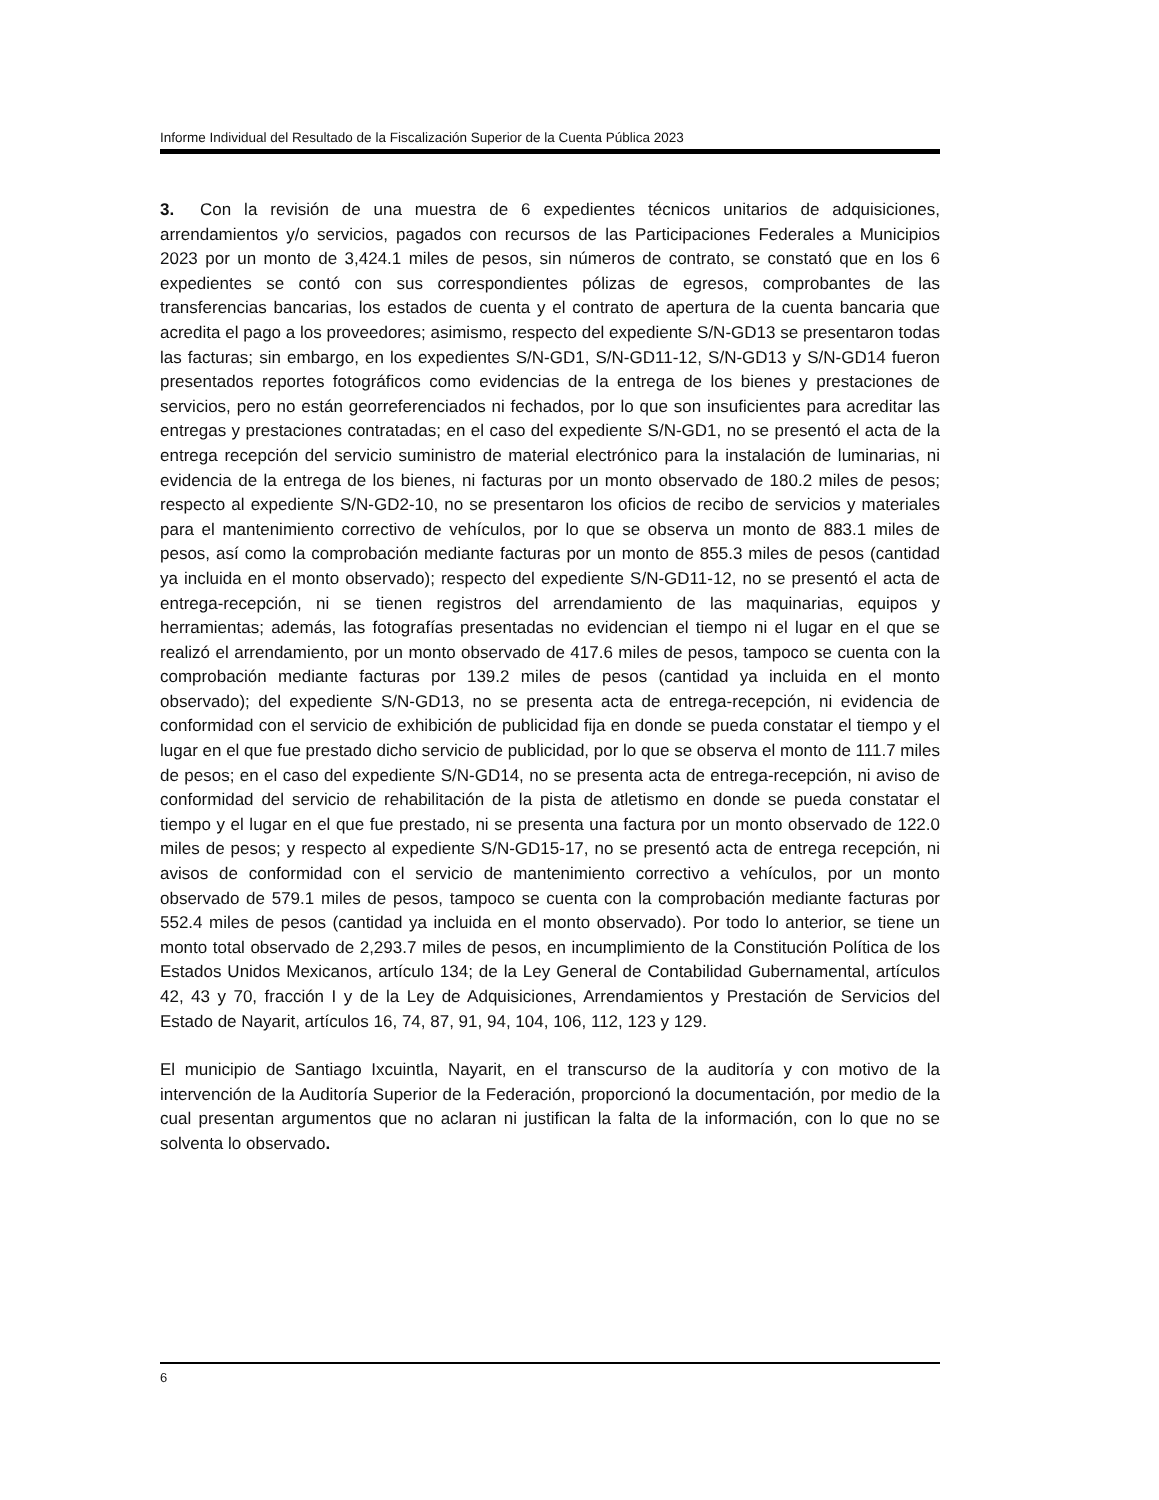Informe Individual del Resultado de la Fiscalización Superior de la Cuenta Pública 2023
3. Con la revisión de una muestra de 6 expedientes técnicos unitarios de adquisiciones, arrendamientos y/o servicios, pagados con recursos de las Participaciones Federales a Municipios 2023 por un monto de 3,424.1 miles de pesos, sin números de contrato, se constató que en los 6 expedientes se contó con sus correspondientes pólizas de egresos, comprobantes de las transferencias bancarias, los estados de cuenta y el contrato de apertura de la cuenta bancaria que acredita el pago a los proveedores; asimismo, respecto del expediente S/N-GD13 se presentaron todas las facturas; sin embargo, en los expedientes S/N-GD1, S/N-GD11-12, S/N-GD13 y S/N-GD14 fueron presentados reportes fotográficos como evidencias de la entrega de los bienes y prestaciones de servicios, pero no están georreferenciados ni fechados, por lo que son insuficientes para acreditar las entregas y prestaciones contratadas; en el caso del expediente S/N-GD1, no se presentó el acta de la entrega recepción del servicio suministro de material electrónico para la instalación de luminarias, ni evidencia de la entrega de los bienes, ni facturas por un monto observado de 180.2 miles de pesos; respecto al expediente S/N-GD2-10, no se presentaron los oficios de recibo de servicios y materiales para el mantenimiento correctivo de vehículos, por lo que se observa un monto de 883.1 miles de pesos, así como la comprobación mediante facturas por un monto de 855.3 miles de pesos (cantidad ya incluida en el monto observado); respecto del expediente S/N-GD11-12, no se presentó el acta de entrega-recepción, ni se tienen registros del arrendamiento de las maquinarias, equipos y herramientas; además, las fotografías presentadas no evidencian el tiempo ni el lugar en el que se realizó el arrendamiento, por un monto observado de 417.6 miles de pesos, tampoco se cuenta con la comprobación mediante facturas por 139.2 miles de pesos (cantidad ya incluida en el monto observado); del expediente S/N-GD13, no se presenta acta de entrega-recepción, ni evidencia de conformidad con el servicio de exhibición de publicidad fija en donde se pueda constatar el tiempo y el lugar en el que fue prestado dicho servicio de publicidad, por lo que se observa el monto de 111.7 miles de pesos; en el caso del expediente S/N-GD14, no se presenta acta de entrega-recepción, ni aviso de conformidad del servicio de rehabilitación de la pista de atletismo en donde se pueda constatar el tiempo y el lugar en el que fue prestado, ni se presenta una factura por un monto observado de 122.0 miles de pesos; y respecto al expediente S/N-GD15-17, no se presentó acta de entrega recepción, ni avisos de conformidad con el servicio de mantenimiento correctivo a vehículos, por un monto observado de 579.1 miles de pesos, tampoco se cuenta con la comprobación mediante facturas por 552.4 miles de pesos (cantidad ya incluida en el monto observado). Por todo lo anterior, se tiene un monto total observado de 2,293.7 miles de pesos, en incumplimiento de la Constitución Política de los Estados Unidos Mexicanos, artículo 134; de la Ley General de Contabilidad Gubernamental, artículos 42, 43 y 70, fracción I y de la Ley de Adquisiciones, Arrendamientos y Prestación de Servicios del Estado de Nayarit, artículos 16, 74, 87, 91, 94, 104, 106, 112, 123 y 129.
El municipio de Santiago Ixcuintla, Nayarit, en el transcurso de la auditoría y con motivo de la intervención de la Auditoría Superior de la Federación, proporcionó la documentación, por medio de la cual presentan argumentos que no aclaran ni justifican la falta de la información, con lo que no se solventa lo observado.
6